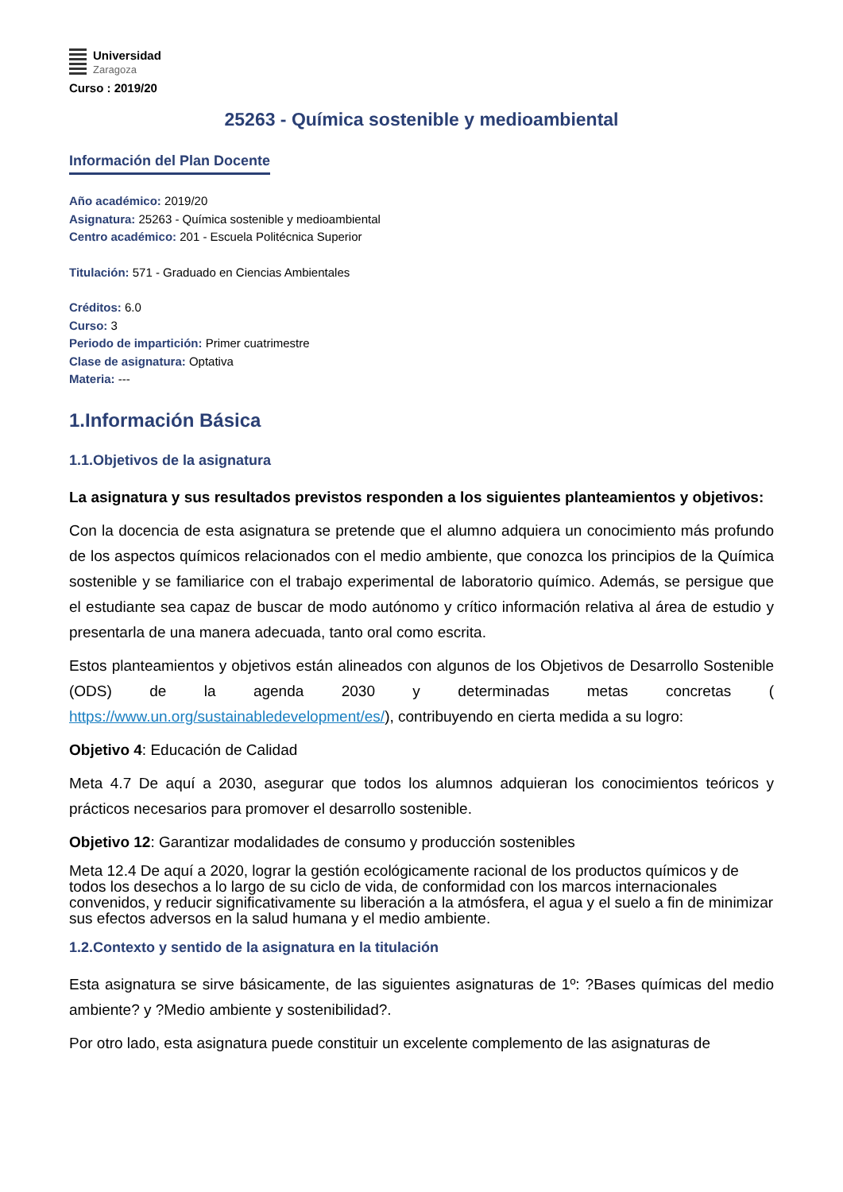Universidad
Zaragoza
Curso : 2019/20
25263 - Química sostenible y medioambiental
Información del Plan Docente
Año académico: 2019/20
Asignatura: 25263 - Química sostenible y medioambiental
Centro académico: 201 - Escuela Politécnica Superior
Titulación: 571 - Graduado en Ciencias Ambientales
Créditos: 6.0
Curso: 3
Periodo de impartición: Primer cuatrimestre
Clase de asignatura: Optativa
Materia: ---
1.Información Básica
1.1.Objetivos de la asignatura
La asignatura y sus resultados previstos responden a los siguientes planteamientos y objetivos:
Con la docencia de esta asignatura se pretende que el alumno adquiera un conocimiento más profundo de los aspectos químicos relacionados con el medio ambiente, que conozca los principios de la Química sostenible y se familiarice con el trabajo experimental de laboratorio químico. Además, se persigue que el estudiante sea capaz de buscar de modo autónomo y crítico información relativa al área de estudio y presentarla de una manera adecuada, tanto oral como escrita.
Estos planteamientos y objetivos están alineados con algunos de los Objetivos de Desarrollo Sostenible (ODS) de la agenda 2030 y determinadas metas concretas ( https://www.un.org/sustainabledevelopment/es/), contribuyendo en cierta medida a su logro:
Objetivo 4: Educación de Calidad
Meta 4.7 De aquí a 2030, asegurar que todos los alumnos adquieran los conocimientos teóricos y prácticos necesarios para promover el desarrollo sostenible.
Objetivo 12: Garantizar modalidades de consumo y producción sostenibles
Meta 12.4 De aquí a 2020, lograr la gestión ecológicamente racional de los productos químicos y de todos los desechos a lo largo de su ciclo de vida, de conformidad con los marcos internacionales convenidos, y reducir significativamente su liberación a la atmósfera, el agua y el suelo a fin de minimizar sus efectos adversos en la salud humana y el medio ambiente.
1.2.Contexto y sentido de la asignatura en la titulación
Esta asignatura se sirve básicamente, de las siguientes asignaturas de 1º: ?Bases químicas del medio ambiente? y ?Medio ambiente y sostenibilidad?.
Por otro lado, esta asignatura puede constituir un excelente complemento de las asignaturas de